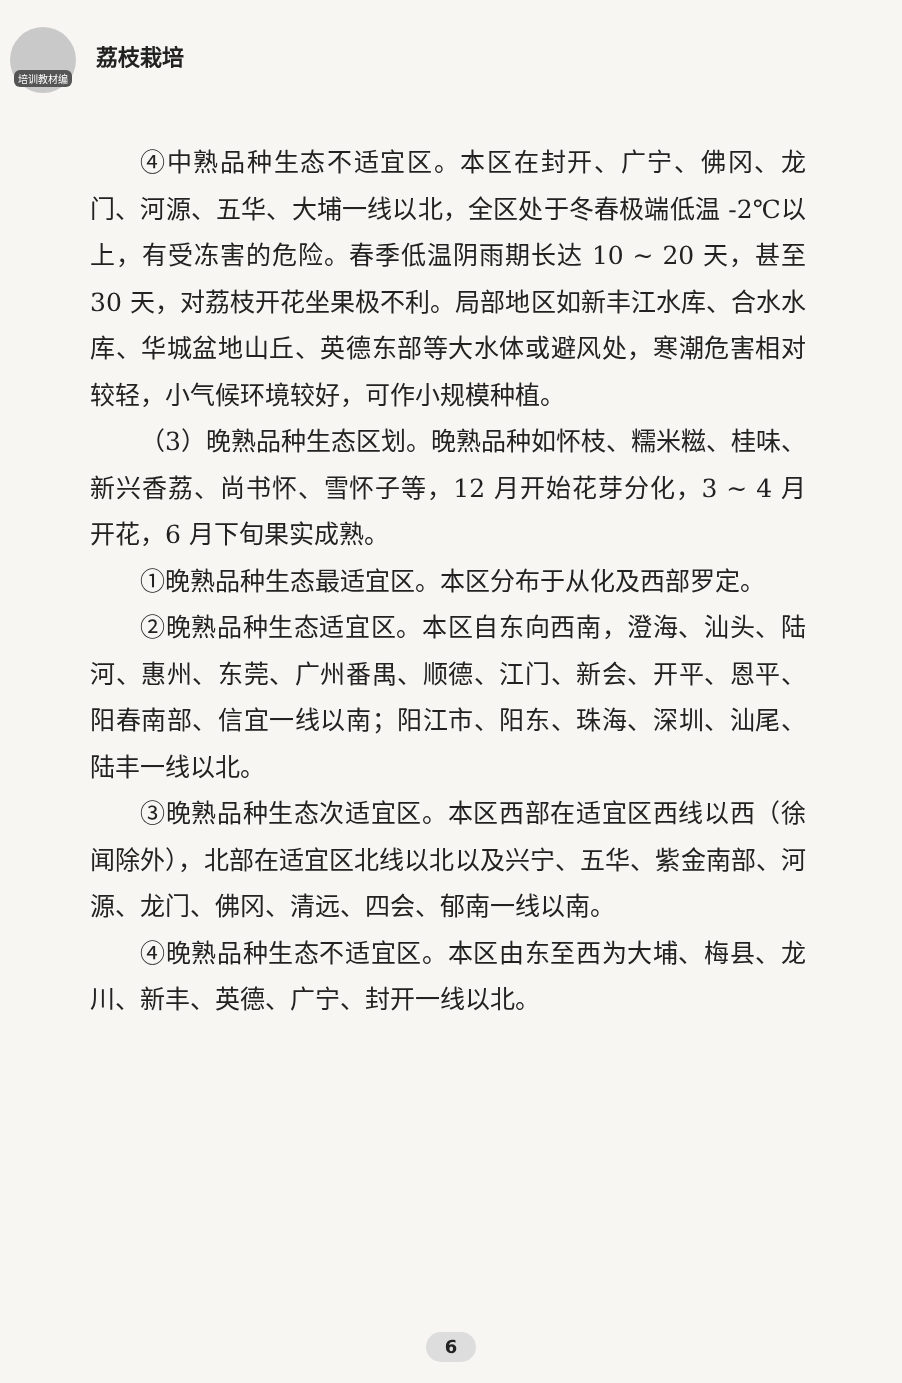培训教材编
荔枝栽培
④中熟品种生态不适宜区。本区在封开、广宁、佛冈、龙门、河源、五华、大埔一线以北，全区处于冬春极端低温 -2℃以上，有受冻害的危险。春季低温阴雨期长达 10 ~ 20 天，甚至 30 天，对荔枝开花坐果极不利。局部地区如新丰江水库、合水水库、华城盆地山丘、英德东部等大水体或避风处，寒潮危害相对较轻，小气候环境较好，可作小规模种植。
（3）晚熟品种生态区划。晚熟品种如怀枝、糯米糍、桂味、新兴香荔、尚书怀、雪怀子等，12 月开始花芽分化，3 ~ 4 月开花，6 月下旬果实成熟。
①晚熟品种生态最适宜区。本区分布于从化及西部罗定。
②晚熟品种生态适宜区。本区自东向西南，澄海、汕头、陆河、惠州、东莞、广州番禺、顺德、江门、新会、开平、恩平、阳春南部、信宜一线以南；阳江市、阳东、珠海、深圳、汕尾、陆丰一线以北。
③晚熟品种生态次适宜区。本区西部在适宜区西线以西（徐闻除外），北部在适宜区北线以北以及兴宁、五华、紫金南部、河源、龙门、佛冈、清远、四会、郁南一线以南。
④晚熟品种生态不适宜区。本区由东至西为大埔、梅县、龙川、新丰、英德、广宁、封开一线以北。
6